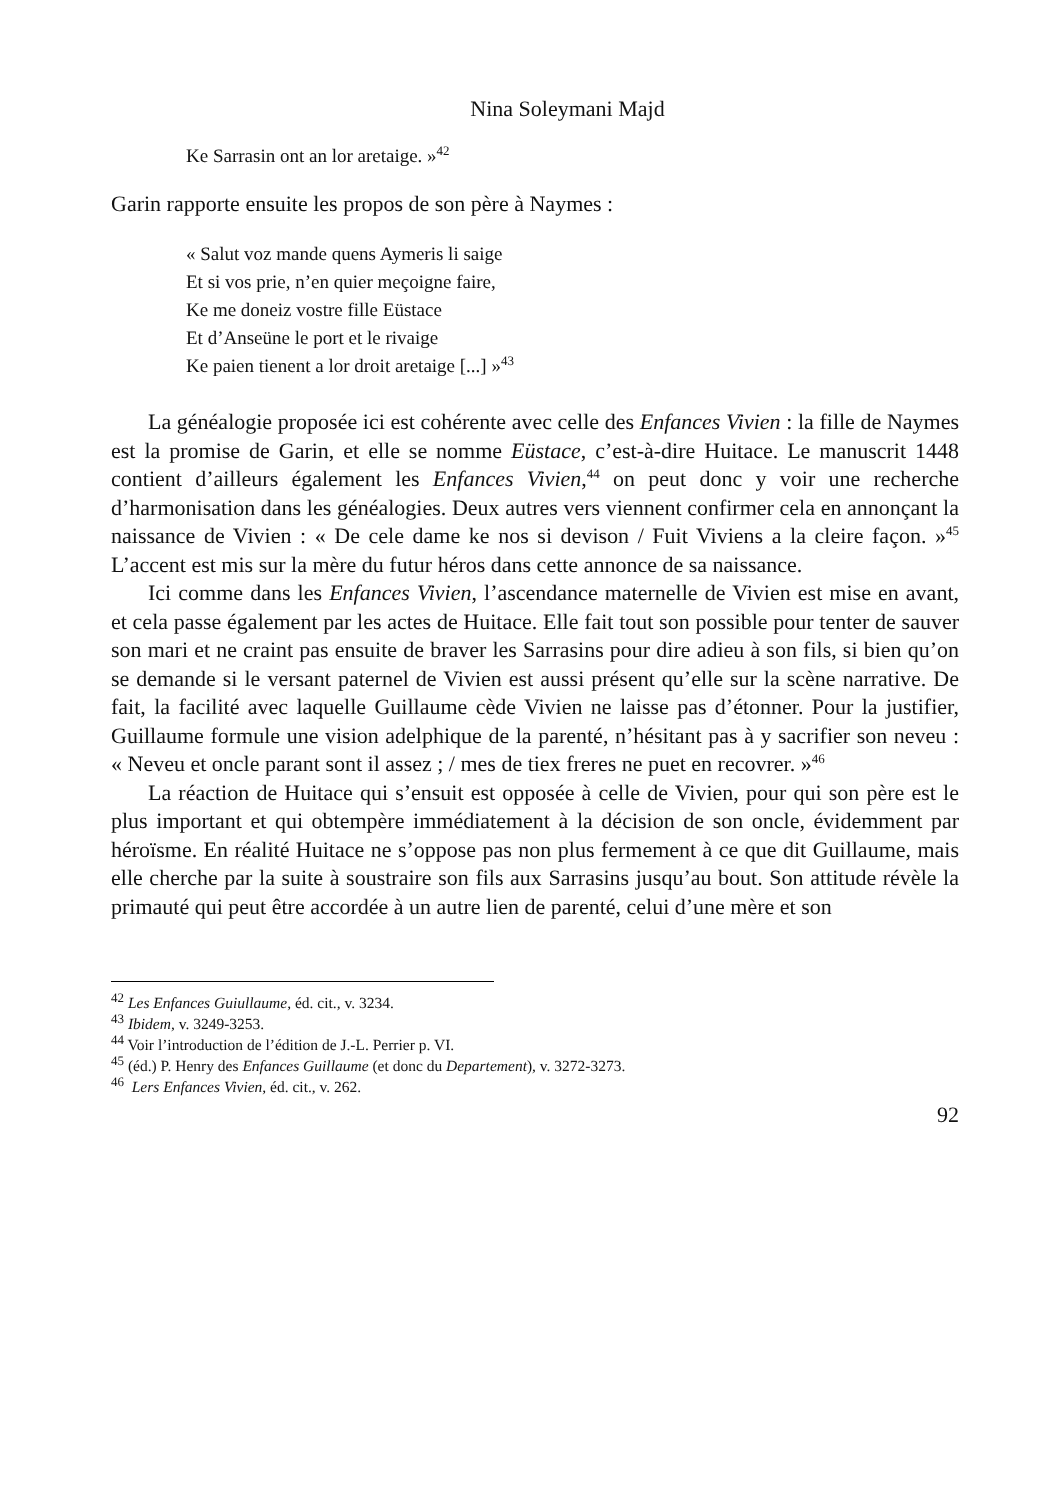Nina Soleymani Majd
Ke Sarrasin ont an lor aretaige. »<sup>42</sup>
Garin rapporte ensuite les propos de son père à Naymes :
« Salut voz mande quens Aymeris li saige
Et si vos prie, n’en quier meçoigne faire,
Ke me doneiz vostre fille Eüstace
Et d’Anseüne le port et le rivaige
Ke paien tienent a lor droit aretaige [...] »<sup>43</sup>
La généalogie proposée ici est cohérente avec celle des Enfances Vivien : la fille de Naymes est la promise de Garin, et elle se nomme Eüstace, c’est-à-dire Huitace. Le manuscrit 1448 contient d’ailleurs également les Enfances Vivien,<sup>44</sup> on peut donc y voir une recherche d’harmonisation dans les généalogies. Deux autres vers viennent confirmer cela en annonçant la naissance de Vivien : « De cele dame ke nos si devison / Fuit Viviens a la cleire façon. »<sup>45</sup> L’accent est mis sur la mère du futur héros dans cette annonce de sa naissance.
Ici comme dans les Enfances Vivien, l’ascendance maternelle de Vivien est mise en avant, et cela passe également par les actes de Huitace. Elle fait tout son possible pour tenter de sauver son mari et ne craint pas ensuite de braver les Sarrasins pour dire adieu à son fils, si bien qu’on se demande si le versant paternel de Vivien est aussi présent qu’elle sur la scène narrative. De fait, la facilité avec laquelle Guillaume cède Vivien ne laisse pas d’étonner. Pour la justifier, Guillaume formule une vision adelphique de la parenté, n’hésitant pas à y sacrifier son neveu : « Neveu et oncle parant sont il assez ; / mes de tiex freres ne puet en recovrer. »<sup>46</sup>
La réaction de Huitace qui s’ensuit est opposée à celle de Vivien, pour qui son père est le plus important et qui obtempère immédiatement à la décision de son oncle, évidemment par héroïsme. En réalité Huitace ne s’oppose pas non plus fermement à ce que dit Guillaume, mais elle cherche par la suite à soustraire son fils aux Sarrasins jusqu’au bout. Son attitude révèle la primauté qui peut être accordée à un autre lien de parenté, celui d’une mère et son
<sup>42</sup> Les Enfances Guiullaume, éd. cit., v. 3234.
<sup>43</sup> Ibidem, v. 3249-3253.
<sup>44</sup> Voir l’introduction de l’édition de J.-L. Perrier p. VI.
<sup>45</sup> (éd.) P. Henry des Enfances Guillaume (et donc du Departement), v. 3272-3273.
<sup>46</sup> Lers Enfances Vivien, éd. cit., v. 262.
92